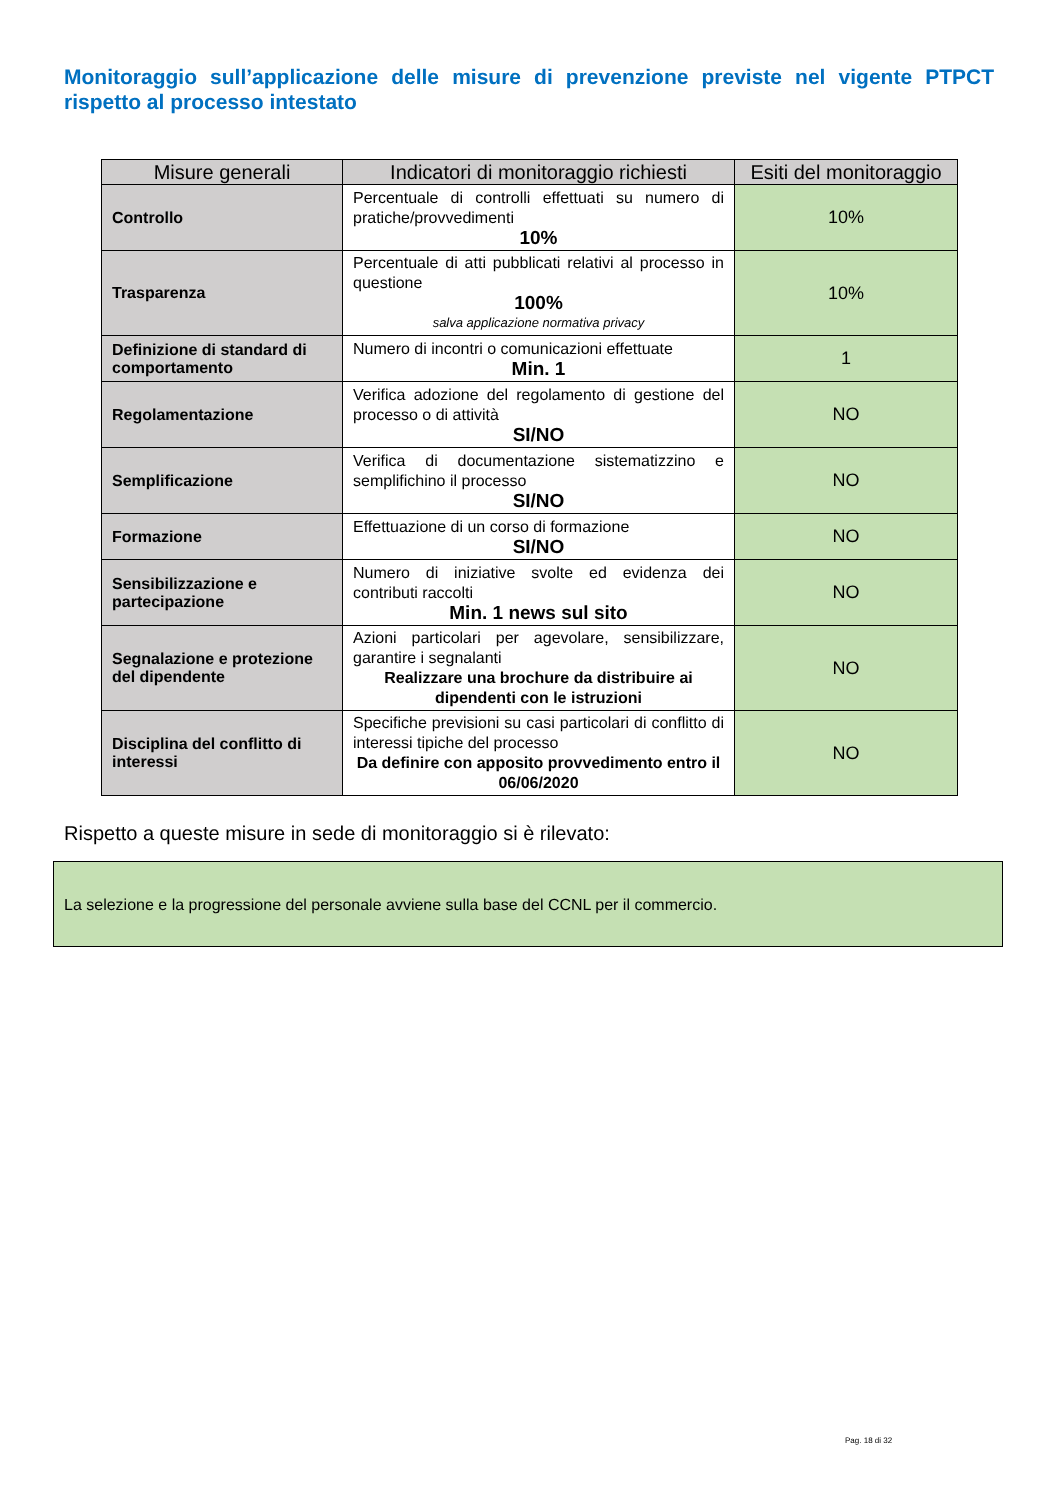Monitoraggio sull’applicazione delle misure di prevenzione previste nel vigente PTPCT rispetto al processo intestato
| Misure generali | Indicatori di monitoraggio richiesti | Esiti del monitoraggio |
| --- | --- | --- |
| Controllo | Percentuale di controlli effettuati su numero di pratiche/provvedimenti 10% | 10% |
| Trasparenza | Percentuale di atti pubblicati relativi al processo in questione 100% salva applicazione normativa privacy | 10% |
| Definizione di standard di comportamento | Numero di incontri o comunicazioni effettuate Min. 1 | 1 |
| Regolamentazione | Verifica adozione del regolamento di gestione del processo o di attività SI/NO | NO |
| Semplificazione | Verifica di documentazione sistematizzino e semplifichino il processo SI/NO | NO |
| Formazione | Effettuazione di un corso di formazione SI/NO | NO |
| Sensibilizzazione e partecipazione | Numero di iniziative svolte ed evidenza dei contributi raccolti Min. 1 news sul sito | NO |
| Segnalazione e protezione del dipendente | Azioni particolari per agevolare, sensibilizzare, garantire i segnalanti Realizzare una brochure da distribuire ai dipendenti con le istruzioni | NO |
| Disciplina del conflitto di interessi | Specifiche previsioni su casi particolari di conflitto di interessi tipiche del processo Da definire con apposito provvedimento entro il 06/06/2020 | NO |
Rispetto a queste misure in sede di monitoraggio si è rilevato:
La selezione e la progressione del personale avviene sulla base del CCNL per il commercio.
Pag. 18 di 32